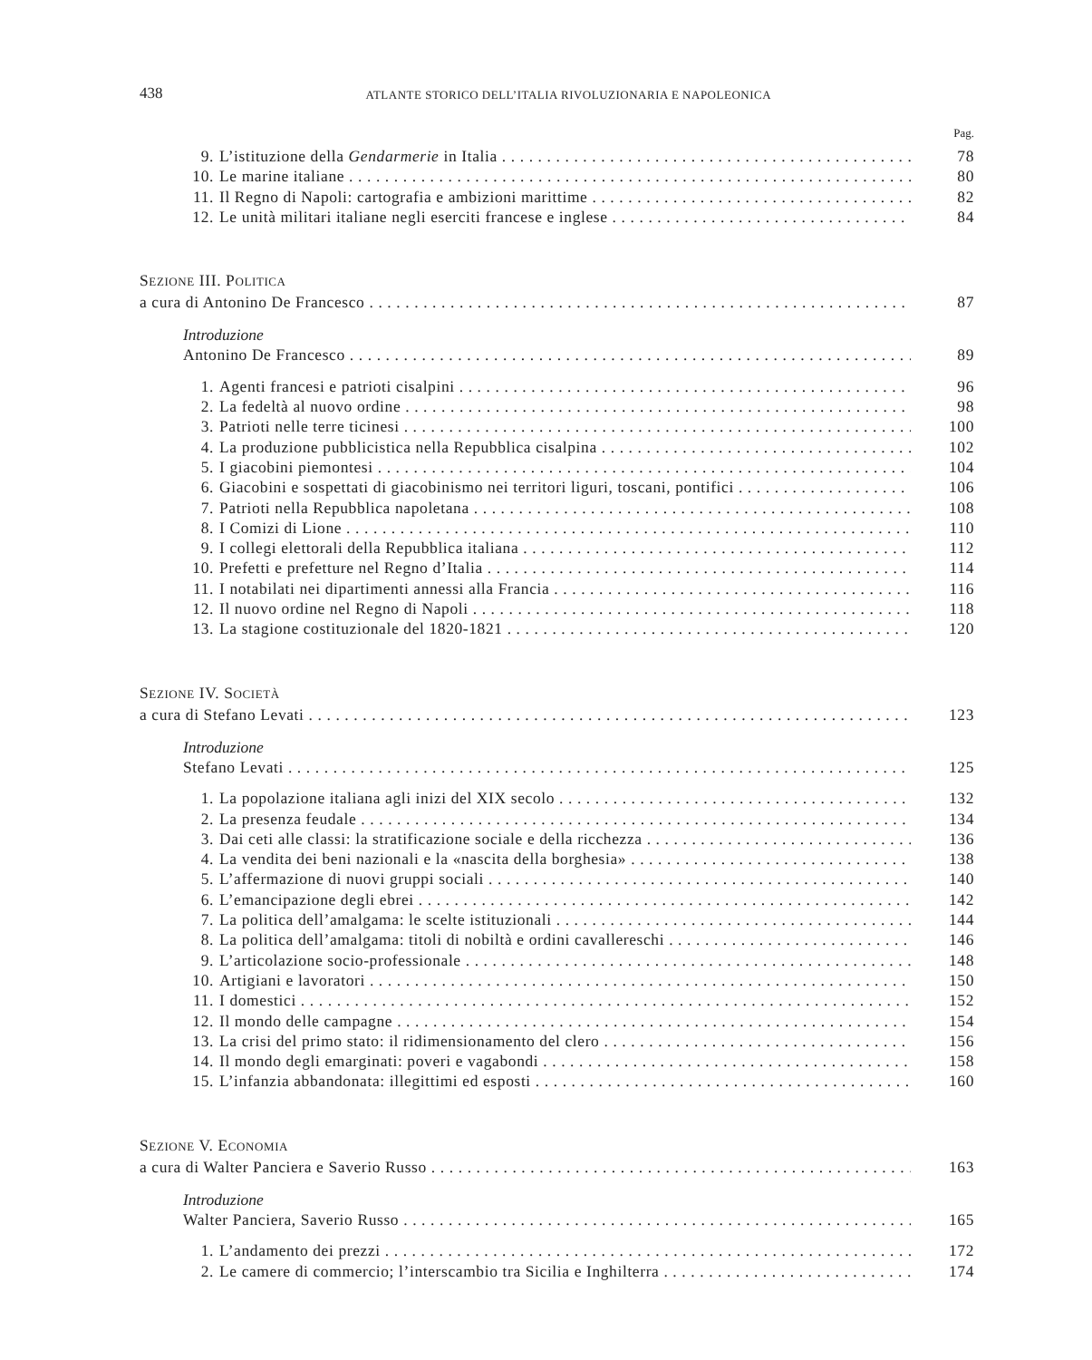438 ATLANTE STORICO DELL’ITALIA RIVOLUZIONARIA E NAPOLEONICA
Pag.
9. L’istituzione della Gendarmerie in Italia 78
10. Le marine italiane 80
11. Il Regno di Napoli: cartografia e ambizioni marittime 82
12. Le unità militari italiane negli eserciti francese e inglese 84
SEZIONE III. POLITICA
a cura di Antonino De Francesco 87
Introduzione
Antonino De Francesco 89
1. Agenti francesi e patrioti cisalpini 96
2. La fedeltà al nuovo ordine 98
3. Patrioti nelle terre ticinesi 100
4. La produzione pubblicistica nella Repubblica cisalpina 102
5. I giacobini piemontesi 104
6. Giacobini e sospettati di giacobinismo nei territori liguri, toscani, pontifici 106
7. Patrioti nella Repubblica napoletana 108
8. I Comizi di Lione 110
9. I collegi elettorali della Repubblica italiana 112
10. Prefetti e prefetture nel Regno d’Italia 114
11. I notabilati nei dipartimenti annessi alla Francia 116
12. Il nuovo ordine nel Regno di Napoli 118
13. La stagione costituzionale del 1820-1821 120
SEZIONE IV. SOCIETÀ
a cura di Stefano Levati 123
Introduzione
Stefano Levati 125
1. La popolazione italiana agli inizi del XIX secolo 132
2. La presenza feudale 134
3. Dai ceti alle classi: la stratificazione sociale e della ricchezza 136
4. La vendita dei beni nazionali e la «nascita della borghesia» 138
5. L’affermazione di nuovi gruppi sociali 140
6. L’emancipazione degli ebrei 142
7. La politica dell’amalgama: le scelte istituzionali 144
8. La politica dell’amalgama: titoli di nobiltà e ordini cavallereschi 146
9. L’articolazione socio-professionale 148
10. Artigiani e lavoratori 150
11. I domestici 152
12. Il mondo delle campagne 154
13. La crisi del primo stato: il ridimensionamento del clero 156
14. Il mondo degli emarginati: poveri e vagabondi 158
15. L’infanzia abbandonata: illegittimi ed esposti 160
SEZIONE V. ECONOMIA
a cura di Walter Panciera e Saverio Russo 163
Introduzione
Walter Panciera, Saverio Russo 165
1. L’andamento dei prezzi 172
2. Le camere di commercio; l’interscambio tra Sicilia e Inghilterra 174